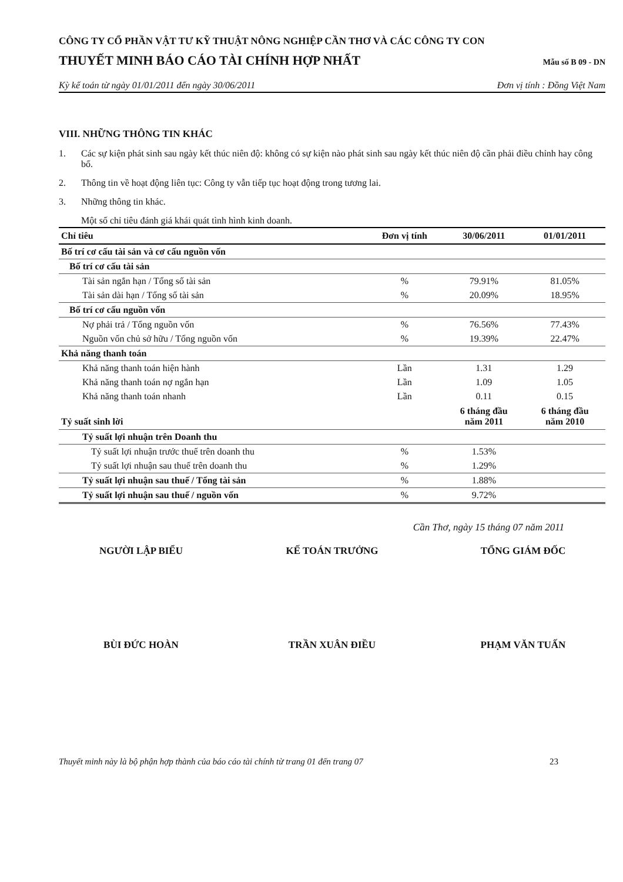CÔNG TY CỔ PHẦN VẬT TƯ KỸ THUẬT NÔNG NGHIỆP CẦN THƠ VÀ CÁC CÔNG TY CON
THUYẾT MINH BÁO CÁO TÀI CHÍNH HỢP NHẤT
Mẫu số B 09 - DN
Kỳ kế toán từ ngày 01/01/2011 đến ngày 30/06/2011 Đơn vị tính : Đồng Việt Nam
VIII. NHỮNG THÔNG TIN KHÁC
1. Các sự kiện phát sinh sau ngày kết thúc niên độ: không có sự kiện nào phát sinh sau ngày kết thúc niên độ cần phải điều chỉnh hay công bố.
2. Thông tin về hoạt động liên tục: Công ty vẫn tiếp tục hoạt động trong tương lai.
3. Những thông tin khác.
Một số chỉ tiêu đánh giá khái quát tình hình kinh doanh.
| Chỉ tiêu | Đơn vị tính | 30/06/2011 | 01/01/2011 |
| --- | --- | --- | --- |
| Bố trí cơ cấu tài sản và cơ cấu nguồn vốn | | | |
| Bố trí cơ cấu tài sản | | | |
| Tài sản ngắn hạn / Tổng số tài sản | % | 79.91% | 81.05% |
| Tài sản dài hạn / Tổng số tài sản | % | 20.09% | 18.95% |
| Bố trí cơ cấu nguồn vốn | | | |
| Nợ phải trả / Tổng nguồn vốn | % | 76.56% | 77.43% |
| Nguồn vốn chủ sở hữu / Tổng nguồn vốn | % | 19.39% | 22.47% |
| Khả năng thanh toán | | | |
| Khả năng thanh toán hiện hành | Lần | 1.31 | 1.29 |
| Khả năng thanh toán nợ ngắn hạn | Lần | 1.09 | 1.05 |
| Khả năng thanh toán nhanh | Lần | 0.11 | 0.15 |
| Tỷ suất sinh lời | | 6 tháng đầu năm 2011 | 6 tháng đầu năm 2010 |
| Tỷ suất lợi nhuận trên Doanh thu | | | |
| Tỷ suất lợi nhuận trước thuế trên doanh thu | % | 1.53% | |
| Tỷ suất lợi nhuận sau thuế trên doanh thu | % | 1.29% | |
| Tỷ suất lợi nhuận sau thuế / Tổng tài sản | % | 1.88% | |
| Tỷ suất lợi nhuận sau thuế / nguồn vốn | % | 9.72% | |
Cần Thơ, ngày 15 tháng 07 năm 2011
NGƯỜI LẬP BIỂU KẾ TOÁN TRƯỞNG TỔNG GIÁM ĐỐC
BÙI ĐỨC HOÀN TRẦN XUÂN ĐIỀU PHẠM VĂN TUẤN
Thuyết minh này là bộ phận hợp thành của báo cáo tài chính từ trang 01 đến trang 07 23